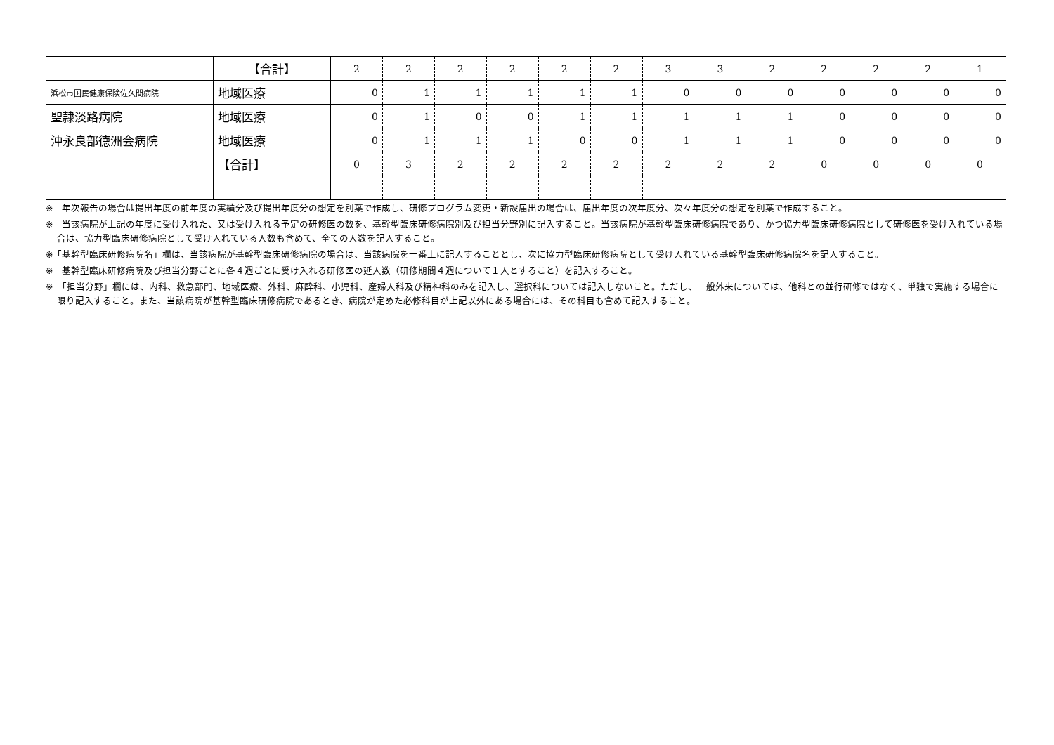| | 【合計】 | 2 | 2 | 2 | 2 | 2 | 2 | 3 | 3 | 2 | 2 | 2 | 2 | 1 |
| 浜松市国民健康保険佐久間病院 | 地域医療 | 0 | 1 | 1 | 1 | 1 | 1 | 0 | 0 | 0 | 0 | 0 | 0 | 0 |
| 聖隷淡路病院 | 地域医療 | 0 | 1 | 0 | 0 | 1 | 1 | 1 | 1 | 1 | 0 | 0 | 0 | 0 |
| 沖永良部徳洲会病院 | 地域医療 | 0 | 1 | 1 | 1 | 0 | 0 | 1 | 1 | 1 | 0 | 0 | 0 | 0 |
| | 【合計】 | 0 | 3 | 2 | 2 | 2 | 2 | 2 | 2 | 2 | 0 | 0 | 0 | 0 |
※　年次報告の場合は提出年度の前年度の実績分及び提出年度分の想定を別葉で作成し、研修プログラム変更・新設届出の場合は、届出年度の次年度分、次々年度分の想定を別葉で作成すること。
※　当該病院が上記の年度に受け入れた、又は受け入れる予定の研修医の数を、基幹型臨床研修病院別及び担当分野別に記入すること。当該病院が基幹型臨床研修病院であり、かつ協力型臨床研修病院として研修医を受け入れている場合は、協力型臨床研修病院として受け入れている人数も含めて、全ての人数を記入すること。
※「基幹型臨床研修病院名」欄は、当該病院が基幹型臨床研修病院の場合は、当該病院を一番上に記入することとし、次に協力型臨床研修病院として受け入れている基幹型臨床研修病院名を記入すること。
※　基幹型臨床研修病院及び担当分野ごとに各４週ごとに受け入れる研修医の延人数（研修期間４週について１人とすること）を記入すること。
※　「担当分野」欄には、内科、救急部門、地域医療、外科、麻酔科、小児科、産婦人科及び精神科のみを記入し、選択科については記入しないこと。ただし、一般外来については、他科との並行研修ではなく、単独で実施する場合に限り記入すること。また、当該病院が基幹型臨床研修病院であるとき、病院が定めた必修科目が上記以外にある場合には、その科目も含めて記入すること。